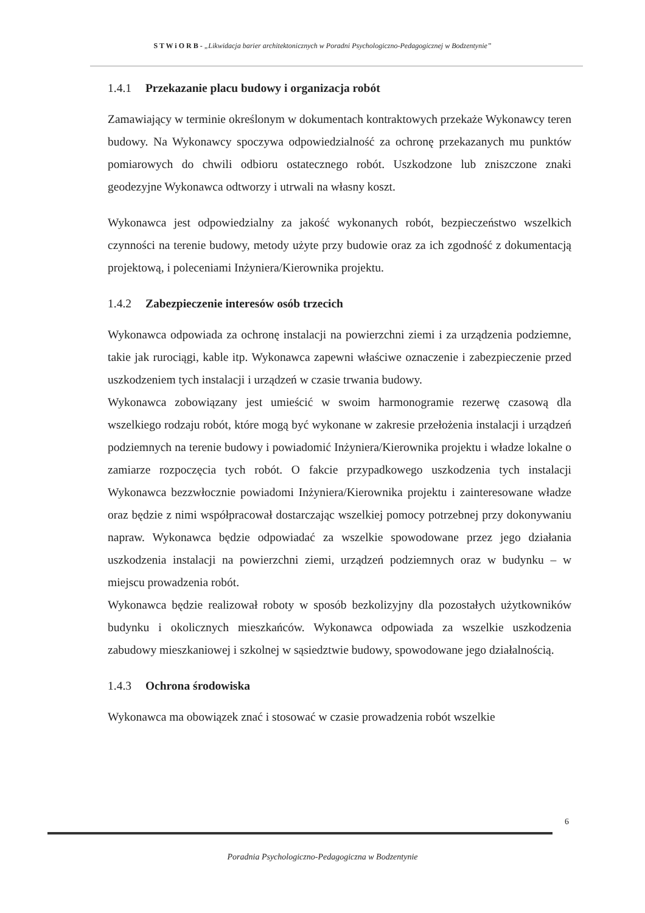S T W i O R B - „Likwidacja barier architektonicznych w Poradni Psychologiczno-Pedagogicznej w Bodzentynie”
1.4.1 Przekazanie placu budowy i organizacja robót
Zamawiający w terminie określonym w dokumentach kontraktowych przekaże Wykonawcy teren budowy. Na Wykonawcy spoczywa odpowiedzialność za ochronę przekazanych mu punktów pomiarowych do chwili odbioru ostatecznego robót. Uszkodzone lub zniszczone znaki geodezyjne Wykonawca odtworzy i utrwali na własny koszt.
Wykonawca jest odpowiedzialny za jakość wykonanych robót, bezpieczeństwo wszelkich czynności na terenie budowy, metody użyte przy budowie oraz za ich zgodność z dokumentacją projektową, i poleceniami Inżyniera/Kierownika projektu.
1.4.2 Zabezpieczenie interesów osób trzecich
Wykonawca odpowiada za ochronę instalacji na powierzchni ziemi i za urządzenia podziemne, takie jak rurociągi, kable itp. Wykonawca zapewni właściwe oznaczenie i zabezpieczenie przed uszkodzeniem tych instalacji i urządzeń w czasie trwania budowy.
Wykonawca zobowiązany jest umieścić w swoim harmonogramie rezerwę czasową dla wszelkiego rodzaju robót, które mogą być wykonane w zakresie przełożenia instalacji i urządzeń podziemnych na terenie budowy i powiadomić Inżyniera/Kierownika projektu i władze lokalne o zamiarze rozpoczęcia tych robót. O fakcie przypadkowego uszkodzenia tych instalacji Wykonawca bezzwłocznie powiadomi Inżyniera/Kierownika projektu i zainteresowane władze oraz będzie z nimi współpracował dostarczając wszelkiej pomocy potrzebnej przy dokonywaniu napraw. Wykonawca będzie odpowiadać za wszelkie spowodowane przez jego działania uszkodzenia instalacji na powierzchni ziemi, urządzeń podziemnych oraz w budynku – w miejscu prowadzenia robót.
Wykonawca będzie realizował roboty w sposób bezkolizyjny dla pozostałych użytkowników budynku i okolicznych mieszkańców. Wykonawca odpowiada za wszelkie uszkodzenia zabudowy mieszkaniowej i szkolnej w sąsiedztwie budowy, spowodowane jego działalnością.
1.4.3 Ochrona środowiska
Wykonawca ma obowiązek znać i stosować w czasie prowadzenia robót wszelkie
6
Poradnia Psychologiczno-Pedagogiczna w Bodzentynie